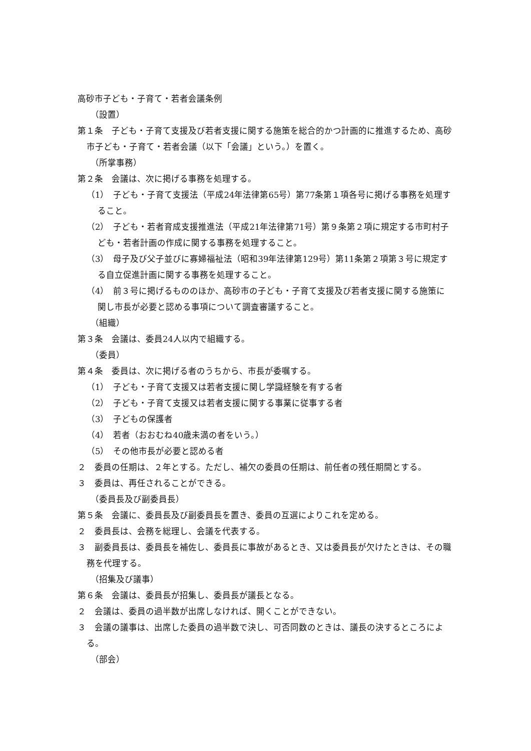高砂市子ども・子育て・若者会議条例
（設置）
第１条　子ども・子育て支援及び若者支援に関する施策を総合的かつ計画的に推進するため、高砂市子ども・子育て・若者会議（以下「会議」という。）を置く。
（所掌事務）
第２条　会議は、次に掲げる事務を処理する。
（1）　子ども・子育て支援法（平成24年法律第65号）第77条第１項各号に掲げる事務を処理すること。
（2）　子ども・若者育成支援推進法（平成21年法律第71号）第９条第２項に規定する市町村子ども・若者計画の作成に関する事務を処理すること。
（3）　母子及び父子並びに寡婦福祉法（昭和39年法律第129号）第11条第２項第３号に規定する自立促進計画に関する事務を処理すること。
（4）　前３号に掲げるもののほか、高砂市の子ども・子育て支援及び若者支援に関する施策に関し市長が必要と認める事項について調査審議すること。
（組織）
第３条　会議は、委員24人以内で組織する。
（委員）
第４条　委員は、次に掲げる者のうちから、市長が委嘱する。
（1）　子ども・子育て支援又は若者支援に関し学識経験を有する者
（2）　子ども・子育て支援又は若者支援に関する事業に従事する者
（3）　子どもの保護者
（4）　若者（おおむね40歳未満の者をいう。）
（5）　その他市長が必要と認める者
２　委員の任期は、２年とする。ただし、補欠の委員の任期は、前任者の残任期間とする。
３　委員は、再任されることができる。
（委員長及び副委員長）
第５条　会議に、委員長及び副委員長を置き、委員の互選によりこれを定める。
２　委員長は、会務を総理し、会議を代表する。
３　副委員長は、委員長を補佐し、委員長に事故があるとき、又は委員長が欠けたときは、その職務を代理する。
（招集及び議事）
第６条　会議は、委員長が招集し、委員長が議長となる。
２　会議は、委員の過半数が出席しなければ、開くことができない。
３　会議の議事は、出席した委員の過半数で決し、可否同数のときは、議長の決するところによる。
（部会）